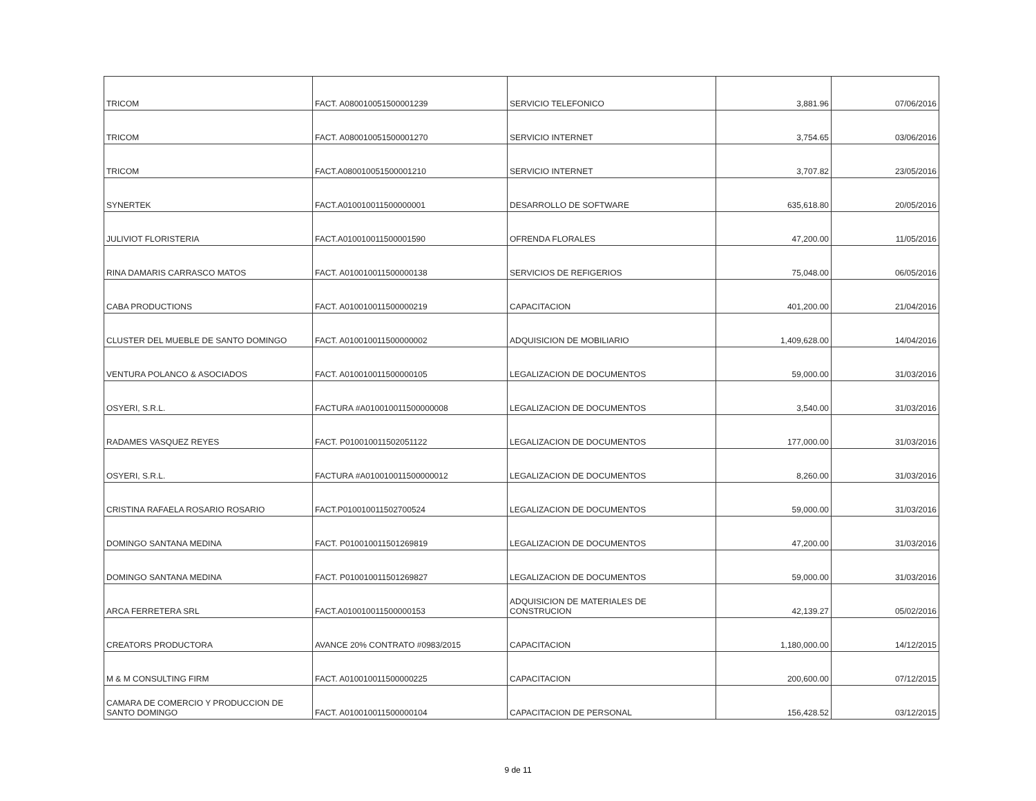| TRICOM | FACT. A080010051500001239 | SERVICIO TELEFONICO | 3,881.96 | 07/06/2016 |
| TRICOM | FACT. A080010051500001270 | SERVICIO INTERNET | 3,754.65 | 03/06/2016 |
| TRICOM | FACT.A080010051500001210 | SERVICIO INTERNET | 3,707.82 | 23/05/2016 |
| SYNERTEK | FACT.A010010011500000001 | DESARROLLO DE SOFTWARE | 635,618.80 | 20/05/2016 |
| JULIVIOT FLORISTERIA | FACT.A010010011500001590 | OFRENDA FLORALES | 47,200.00 | 11/05/2016 |
| RINA DAMARIS CARRASCO MATOS | FACT. A010010011500000138 | SERVICIOS DE REFIGERIOS | 75,048.00 | 06/05/2016 |
| CABA PRODUCTIONS | FACT. A010010011500000219 | CAPACITACION | 401,200.00 | 21/04/2016 |
| CLUSTER DEL MUEBLE DE SANTO DOMINGO | FACT. A010010011500000002 | ADQUISICION DE MOBILIARIO | 1,409,628.00 | 14/04/2016 |
| VENTURA POLANCO & ASOCIADOS | FACT. A010010011500000105 | LEGALIZACION DE DOCUMENTOS | 59,000.00 | 31/03/2016 |
| OSYERI, S.R.L. | FACTURA #A010010011500000008 | LEGALIZACION DE DOCUMENTOS | 3,540.00 | 31/03/2016 |
| RADAMES VASQUEZ REYES | FACT. P010010011502051122 | LEGALIZACION DE DOCUMENTOS | 177,000.00 | 31/03/2016 |
| OSYERI, S.R.L. | FACTURA #A010010011500000012 | LEGALIZACION DE DOCUMENTOS | 8,260.00 | 31/03/2016 |
| CRISTINA RAFAELA ROSARIO ROSARIO | FACT.P010010011502700524 | LEGALIZACION DE DOCUMENTOS | 59,000.00 | 31/03/2016 |
| DOMINGO SANTANA MEDINA | FACT. P010010011501269819 | LEGALIZACION DE DOCUMENTOS | 47,200.00 | 31/03/2016 |
| DOMINGO SANTANA MEDINA | FACT. P010010011501269827 | LEGALIZACION DE DOCUMENTOS | 59,000.00 | 31/03/2016 |
| ARCA FERRETERA SRL | FACT.A010010011500000153 | ADQUISICION DE MATERIALES DE CONSTRUCION | 42,139.27 | 05/02/2016 |
| CREATORS PRODUCTORA | AVANCE 20% CONTRATO #0983/2015 | CAPACITACION | 1,180,000.00 | 14/12/2015 |
| M & M CONSULTING FIRM | FACT. A010010011500000225 | CAPACITACION | 200,600.00 | 07/12/2015 |
| CAMARA DE COMERCIO Y PRODUCCION DE SANTO DOMINGO | FACT. A010010011500000104 | CAPACITACION DE PERSONAL | 156,428.52 | 03/12/2015 |
9 de 11